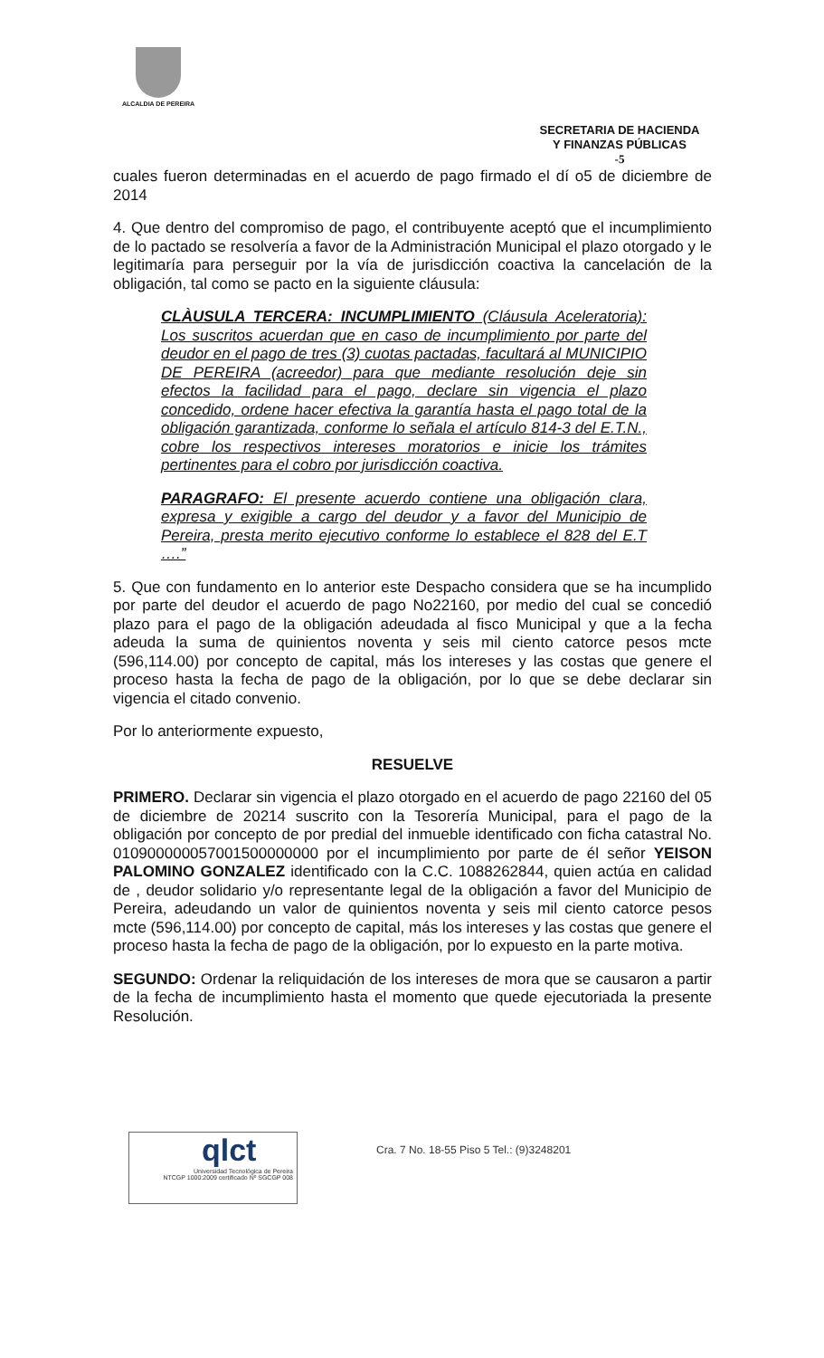ALCALDIA DE PEREIRA
SECRETARIA DE HACIENDA
Y FINANZAS PÚBLICAS
-5
cuales fueron determinadas en el acuerdo de pago firmado el dí o5 de diciembre de 2014
4. Que dentro del compromiso de pago, el contribuyente aceptó que el incumplimiento de lo pactado se resolvería a favor de la Administración Municipal el plazo otorgado y le legitimaría para perseguir por la vía de jurisdicción coactiva la cancelación de la obligación, tal como se pacto en la siguiente cláusula:
CLÀUSULA TERCERA: INCUMPLIMIENTO (Cláusula Aceleratoria): Los suscritos acuerdan que en caso de incumplimiento por parte del deudor en el pago de tres (3) cuotas pactadas, facultará al MUNICIPIO DE PEREIRA (acreedor) para que mediante resolución deje sin efectos la facilidad para el pago, declare sin vigencia el plazo concedido, ordene hacer efectiva la garantía hasta el pago total de la obligación garantizada, conforme lo señala el artículo 814-3 del E.T.N., cobre los respectivos intereses moratorios e inicie los trámites pertinentes para el cobro por jurisdicción coactiva.
PARAGRAFO: El presente acuerdo contiene una obligación clara, expresa y exigible a cargo del deudor y a favor del Municipio de Pereira, presta merito ejecutivo conforme lo establece el 828 del E.T ….”
5. Que con fundamento en lo anterior este Despacho considera que se ha incumplido por parte del deudor el acuerdo de pago No22160, por medio del cual se concedió plazo para el pago de la obligación adeudada al fisco Municipal y que a la fecha adeuda la suma de quinientos noventa y seis mil ciento catorce pesos mcte (596,114.00) por concepto de capital, más los intereses y las costas que genere el proceso hasta la fecha de pago de la obligación, por lo que se debe declarar sin vigencia el citado convenio.
Por lo anteriormente expuesto,
RESUELVE
PRIMERO. Declarar sin vigencia el plazo otorgado en el acuerdo de pago 22160 del 05 de diciembre de 20214 suscrito con la Tesorería Municipal, para el pago de la obligación por concepto de por predial del inmueble identificado con ficha catastral No. 010900000057001500000000 por el incumplimiento por parte de él señor YEISON PALOMINO GONZALEZ identificado con la C.C. 1088262844, quien actúa en calidad de , deudor solidario y/o representante legal de la obligación a favor del Municipio de Pereira, adeudando un valor de quinientos noventa y seis mil ciento catorce pesos mcte (596,114.00) por concepto de capital, más los intereses y las costas que genere el proceso hasta la fecha de pago de la obligación, por lo expuesto en la parte motiva.
SEGUNDO: Ordenar la reliquidación de los intereses de mora que se causaron a partir de la fecha de incumplimiento hasta el momento que quede ejecutoriada la presente Resolución.
qlct
Universidad Tecnológica de Pereira
NTCGP 1000:2009 certificado Nº SGCGP 008
Cra. 7 No. 18-55 Piso 5 Tel.: (9)3248201